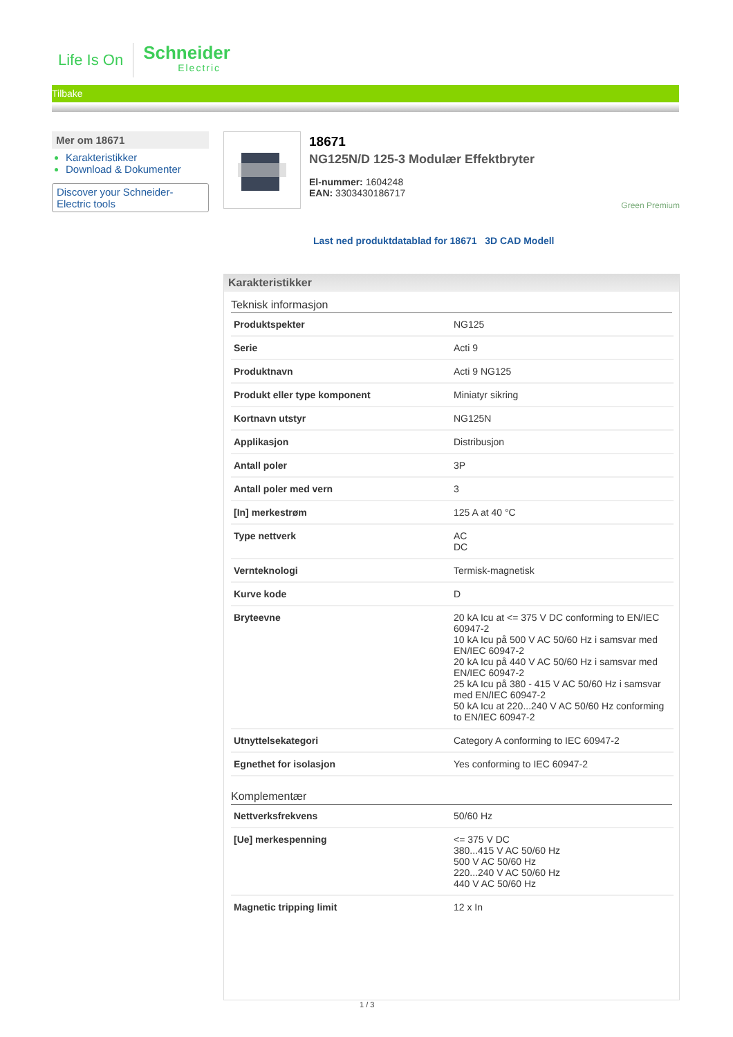Life Is On
Schneider
Electric
Tilbake
Mer om 18671
Karakteristikker
Download & Dokumenter
Discover your Schneider-Electric tools
18671
NG125N/D 125-3 Modulær Effektbryter
El-nummer: 1604248
EAN: 3303430186717
Green Premium
Last ned produktdatablad for 18671 3D CAD Modell
Karakteristikker
Teknisk informasjon
| Produktspekter | NG125 |
| Serie | Acti 9 |
| Produktnavn | Acti 9 NG125 |
| Produkt eller type komponent | Miniatyr sikring |
| Kortnavn utstyr | NG125N |
| Applikasjon | Distribusjon |
| Antall poler | 3P |
| Antall poler med vern | 3 |
| [In] merkestrøm | 125 A at 40 °C |
| Type nettverk | AC DC |
| Vernteknologi | Termisk-magnetisk |
| Kurve kode | D |
| Bryteevne | 20 kA Icu at <= 375 V DC conforming to EN/IEC 60947-2 10 kA Icu på 500 V AC 50/60 Hz i samsvar med EN/IEC 60947-2 20 kA Icu på 440 V AC 50/60 Hz i samsvar med EN/IEC 60947-2 25 kA Icu på 380 - 415 V AC 50/60 Hz i samsvar med EN/IEC 60947-2 50 kA Icu at 220...240 V AC 50/60 Hz conforming to EN/IEC 60947-2 |
| Utnyttelsekategori | Category A conforming to IEC 60947-2 |
| Egnethet for isolasjon | Yes conforming to IEC 60947-2 |
Komplementær
| Nettverksfrekvens | 50/60 Hz |
| [Ue] merkespenning | <= 375 V DC 380...415 V AC 50/60 Hz 500 V AC 50/60 Hz 220...240 V AC 50/60 Hz 440 V AC 50/60 Hz |
| Magnetic tripping limit | 12 x In |
1 / 3